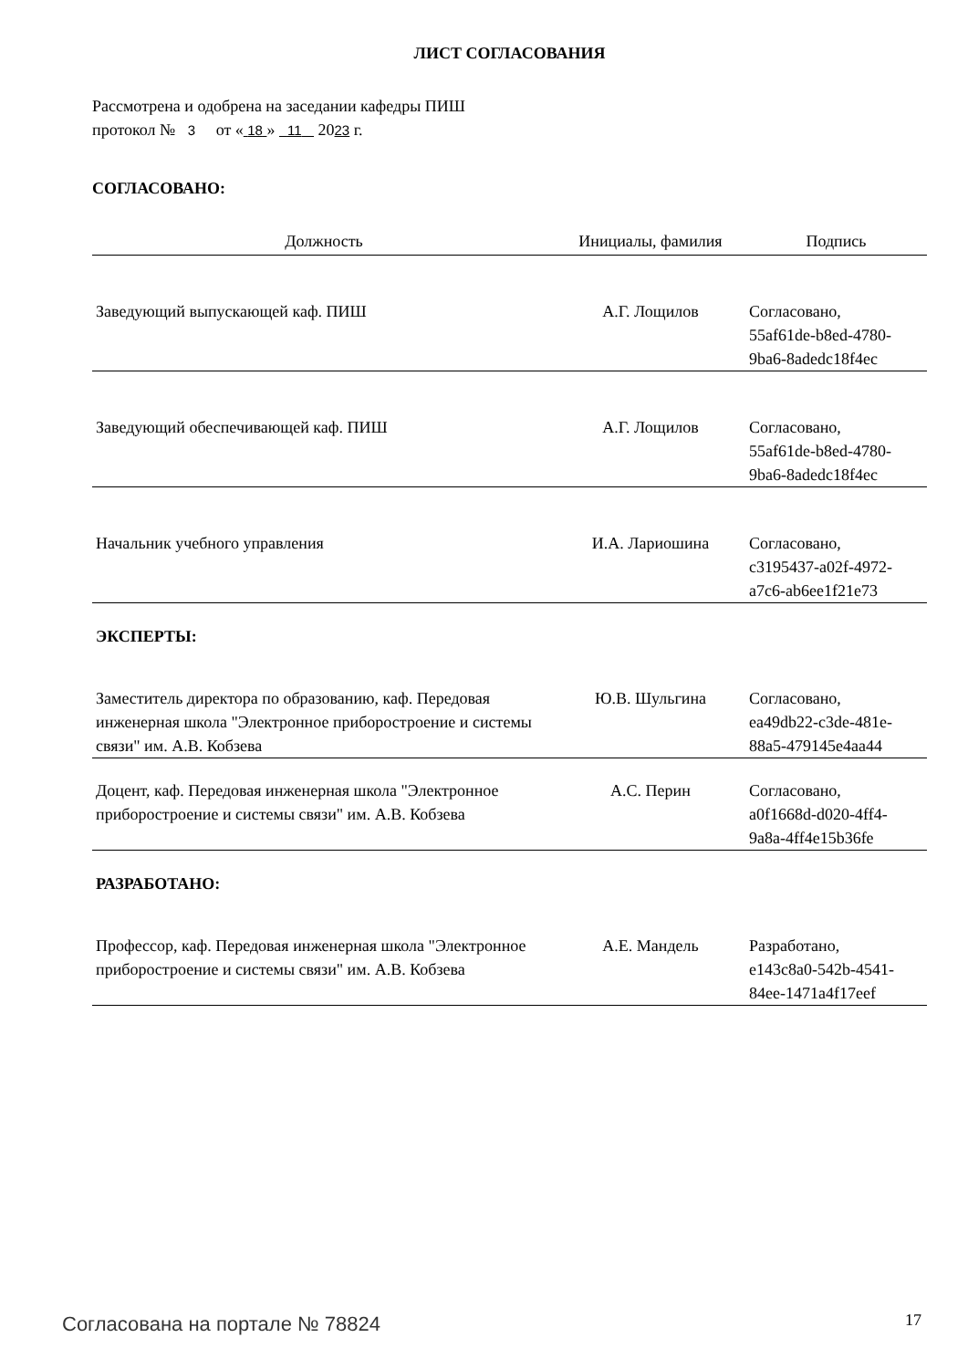ЛИСТ СОГЛАСОВАНИЯ
Рассмотрена и одобрена на заседании кафедры ПИШ
протокол № 3 от « 18 » 11 2023 г.
СОГЛАСОВАНО:
| Должность | Инициалы, фамилия | Подпись |
| --- | --- | --- |
| Заведующий выпускающей каф. ПИШ | А.Г. Лощилов | Согласовано, 55af61de-b8ed-4780- 9ba6-8adedc18f4ec |
| Заведующий обеспечивающей каф. ПИШ | А.Г. Лощилов | Согласовано, 55af61de-b8ed-4780- 9ba6-8adedc18f4ec |
| Начальник учебного управления | И.А. Лариошина | Согласовано, c3195437-a02f-4972- a7c6-ab6ee1f21e73 |
ЭКСПЕРТЫ:
| Заместитель директора по образованию, каф. Передовая инженерная школа "Электронное приборостроение и системы связи" им. А.В. Кобзева | Ю.В. Шульгина | Согласовано, ea49db22-c3de-481e- 88a5-479145e4aa44 |
| Доцент, каф. Передовая инженерная школа "Электронное приборостроение и системы связи" им. А.В. Кобзева | А.С. Перин | Согласовано, a0f1668d-d020-4ff4- 9a8a-4ff4e15b36fe |
РАЗРАБОТАНО:
| Профессор, каф. Передовая инженерная школа "Электронное приборостроение и системы связи" им. А.В. Кобзева | А.Е. Мандель | Разработано, e143c8a0-542b-4541- 84ee-1471a4f17eef |
Согласована на портале № 78824 17